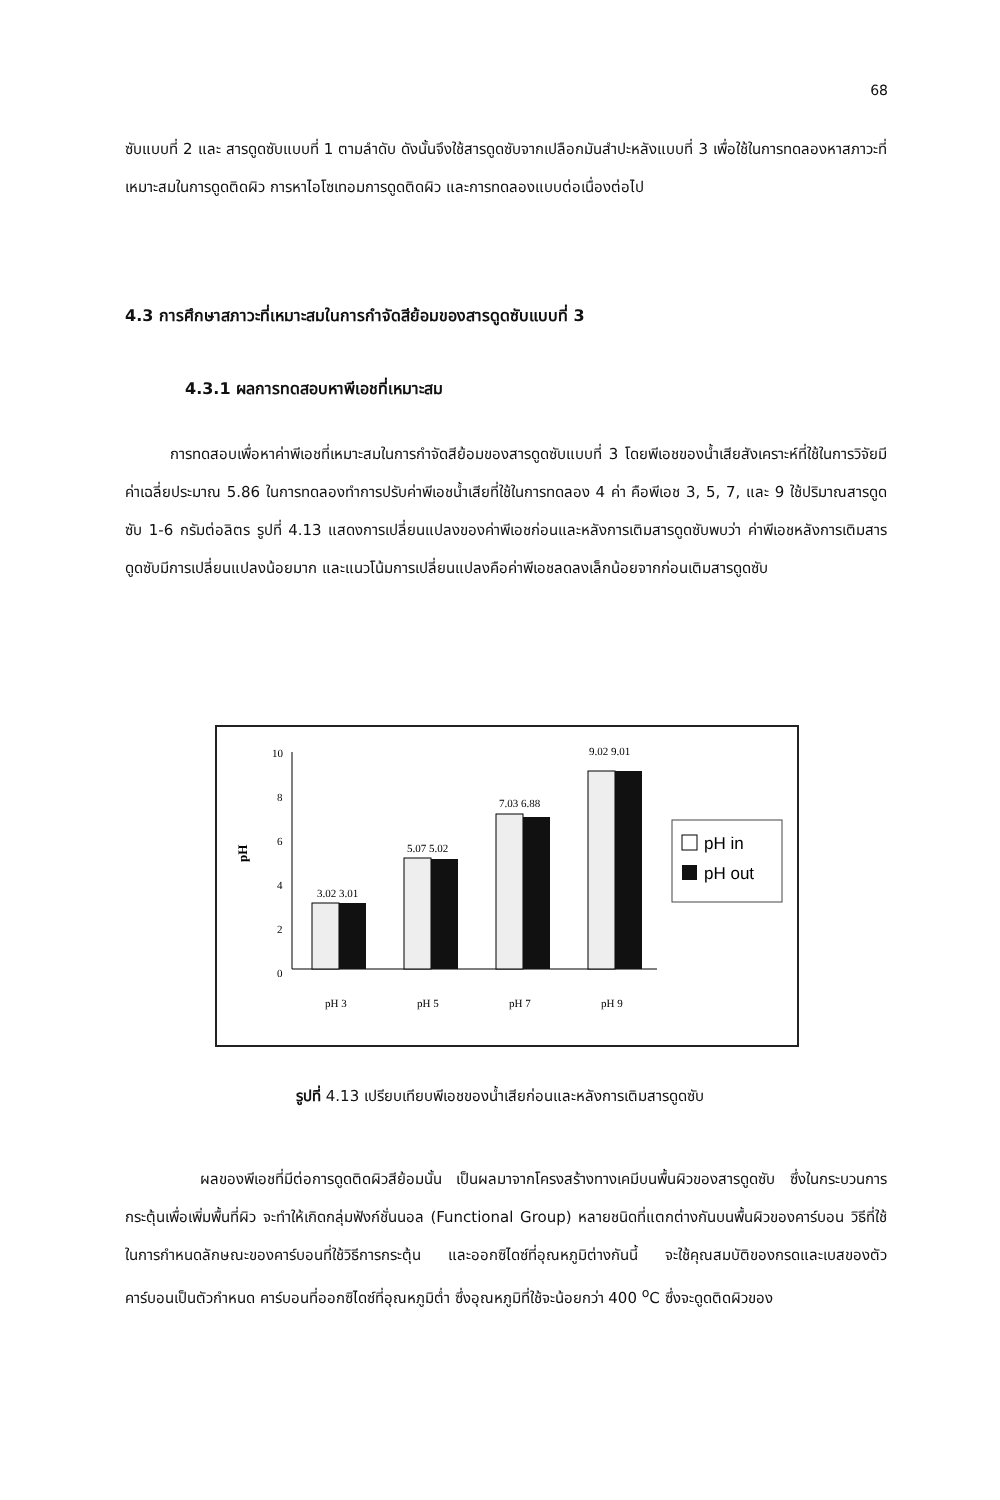68
ซับแบบที่ 2 และ สารดูดซับแบบที่ 1 ตามลำดับ ดังนั้นจึงใช้สารดูดซับจากเปลือกมันสำปะหลังแบบที่ 3 เพื่อใช้ในการทดลองหาสภาวะที่เหมาะสมในการดูดติดผิว การหาไอโซเทอมการดูดติดผิว และการทดลองแบบต่อเนื่องต่อไป
4.3 การศึกษาสภาวะที่เหมาะสมในการกำจัดสีย้อมของสารดูดซับแบบที่ 3
4.3.1 ผลการทดสอบหาพีเอชที่เหมาะสม
   การทดสอบเพื่อหาค่าพีเอชที่เหมาะสมในการกำจัดสีย้อมของสารดูดซับแบบที่ 3 โดยพีเอชของน้ำเสียสังเคราะห์ที่ใช้ในการวิจัยมีค่าเฉลี่ยประมาณ 5.86 ในการทดลองทำการปรับค่าพีเอชน้ำเสียที่ใช้ในการทดลอง 4 ค่า คือพีเอช 3, 5, 7, และ 9 ใช้ปริมาณสารดูดซับ 1-6 กรัมต่อลิตร รูปที่ 4.13 แสดงการเปลี่ยนแปลงของค่าพีเอชก่อนและหลังการเติมสารดูดซับพบว่า ค่าพีเอชหลังการเติมสารดูดซับมีการเปลี่ยนแปลงน้อยมาก และแนวโน้มการเปลี่ยนแปลงคือค่าพีเอชลดลงเล็กน้อยจากก่อนเติมสารดูดซับ
pH
10
8
6
4
2
0
3.02 3.01
5.07 5.02
7.03 6.88
9.02 9.01
pH 3
pH 5
pH 7
pH 9
pH in
pH out
รูปที่ 4.13 เปรียบเทียบพีเอชของน้ำเสียก่อนและหลังการเติมสารดูดซับ
     ผลของพีเอชที่มีต่อการดูดติดผิวสีย้อมนั้น เป็นผลมาจากโครงสร้างทางเคมีบนพื้นผิวของสารดูดซับ ซึ่งในกระบวนการกระตุ้นเพื่อเพิ่มพื้นที่ผิว จะทำให้เกิดกลุ่มฟังก์ชั่นนอล (Functional Group) หลายชนิดที่แตกต่างกันบนพื้นผิวของคาร์บอน วิธีที่ใช้ในการกำหนดลักษณะของคาร์บอนที่ใช้วิธีการกระตุ้น และออกซิไดซ์ที่อุณหภูมิต่างกันนี้ จะใช้คุณสมบัติของกรดและเบสของตัวคาร์บอนเป็นตัวกำหนด คาร์บอนที่ออกซิไดซ์ที่อุณหภูมิต่ำ ซึ่งอุณหภูมิที่ใช้จะน้อยกว่า 400 <sup>o</sup>C ซึ่งจะดูดติดผิวของ